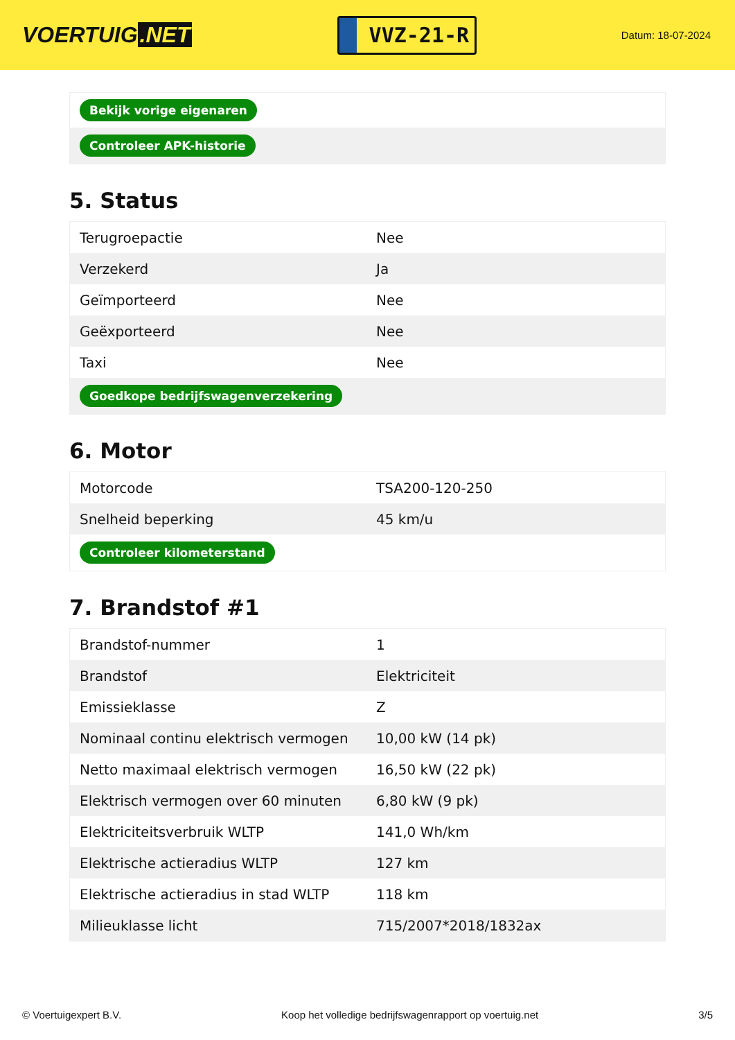VOERTUIG.NET
VVZ-21-R
Datum: 18-07-2024
| Bekijk vorige eigenaren |
| Controleer APK-historie |
5. Status
| Terugroepactie | Nee |
| Verzekerd | Ja |
| Geïmporteerd | Nee |
| Geëxporteerd | Nee |
| Taxi | Nee |
| Goedkope bedrijfswagenverzekering | |
6. Motor
| Motorcode | TSA200-120-250 |
| Snelheid beperking | 45 km/u |
| Controleer kilometerstand | |
7. Brandstof #1
| Brandstof-nummer | 1 |
| Brandstof | Elektriciteit |
| Emissieklasse | Z |
| Nominaal continu elektrisch vermogen | 10,00 kW (14 pk) |
| Netto maximaal elektrisch vermogen | 16,50 kW (22 pk) |
| Elektrisch vermogen over 60 minuten | 6,80 kW (9 pk) |
| Elektriciteitsverbruik WLTP | 141,0 Wh/km |
| Elektrische actieradius WLTP | 127 km |
| Elektrische actieradius in stad WLTP | 118 km |
| Milieuklasse licht | 715/2007*2018/1832ax |
© Voertuigexpert B.V. Koop het volledige bedrijfswagenrapport op voertuig.net 3/5